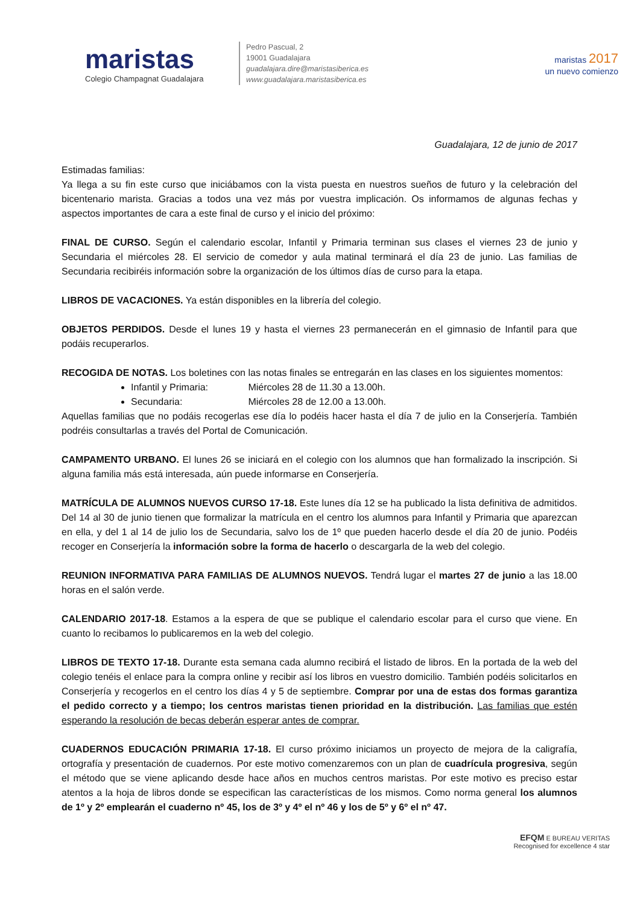maristas
Colegio Champagnat Guadalajara
Pedro Pascual, 2
19001 Guadalajara
guadalajara.dire@maristasiberica.es
www.guadalajara.maristasiberica.es
maristas 2017
un nuevo comienzo
Guadalajara, 12 de junio de 2017
Estimadas familias:
Ya llega a su fin este curso que iniciábamos con la vista puesta en nuestros sueños de futuro y la celebración del bicentenario marista. Gracias a todos una vez más por vuestra implicación. Os informamos de algunas fechas y aspectos importantes de cara a este final de curso y el inicio del próximo:
FINAL DE CURSO. Según el calendario escolar, Infantil y Primaria terminan sus clases el viernes 23 de junio y Secundaria el miércoles 28. El servicio de comedor y aula matinal terminará el día 23 de junio. Las familias de Secundaria recibiréis información sobre la organización de los últimos días de curso para la etapa.
LIBROS DE VACACIONES. Ya están disponibles en la librería del colegio.
OBJETOS PERDIDOS. Desde el lunes 19 y hasta el viernes 23 permanecerán en el gimnasio de Infantil para que podáis recuperarlos.
RECOGIDA DE NOTAS. Los boletines con las notas finales se entregarán en las clases en los siguientes momentos:
Infantil y Primaria: Miércoles 28 de 11.30 a 13.00h.
Secundaria: Miércoles 28 de 12.00 a 13.00h.
Aquellas familias que no podáis recogerlas ese día lo podéis hacer hasta el día 7 de julio en la Conserjería. También podréis consultarlas a través del Portal de Comunicación.
CAMPAMENTO URBANO. El lunes 26 se iniciará en el colegio con los alumnos que han formalizado la inscripción. Si alguna familia más está interesada, aún puede informarse en Conserjería.
MATRÍCULA DE ALUMNOS NUEVOS CURSO 17-18. Este lunes día 12 se ha publicado la lista definitiva de admitidos. Del 14 al 30 de junio tienen que formalizar la matrícula en el centro los alumnos para Infantil y Primaria que aparezcan en ella, y del 1 al 14 de julio los de Secundaria, salvo los de 1º que pueden hacerlo desde el día 20 de junio. Podéis recoger en Conserjería la información sobre la forma de hacerlo o descargarla de la web del colegio.
REUNION INFORMATIVA PARA FAMILIAS DE ALUMNOS NUEVOS. Tendrá lugar el martes 27 de junio a las 18.00 horas en el salón verde.
CALENDARIO 2017-18. Estamos a la espera de que se publique el calendario escolar para el curso que viene. En cuanto lo recibamos lo publicaremos en la web del colegio.
LIBROS DE TEXTO 17-18. Durante esta semana cada alumno recibirá el listado de libros. En la portada de la web del colegio tenéis el enlace para la compra online y recibir así los libros en vuestro domicilio. También podéis solicitarlos en Conserjería y recogerlos en el centro los días 4 y 5 de septiembre. Comprar por una de estas dos formas garantiza el pedido correcto y a tiempo; los centros maristas tienen prioridad en la distribución. Las familias que estén esperando la resolución de becas deberán esperar antes de comprar.
CUADERNOS EDUCACIÓN PRIMARIA 17-18. El curso próximo iniciamos un proyecto de mejora de la caligrafía, ortografía y presentación de cuadernos. Por este motivo comenzaremos con un plan de cuadrícula progresiva, según el método que se viene aplicando desde hace años en muchos centros maristas. Por este motivo es preciso estar atentos a la hoja de libros donde se especifican las características de los mismos. Como norma general los alumnos de 1º y 2º emplearán el cuaderno nº 45, los de 3º y 4º el nº 46 y los de 5º y 6º el nº 47.
EFQM E BUREAU VERITAS
Recognised for excellence 4 star